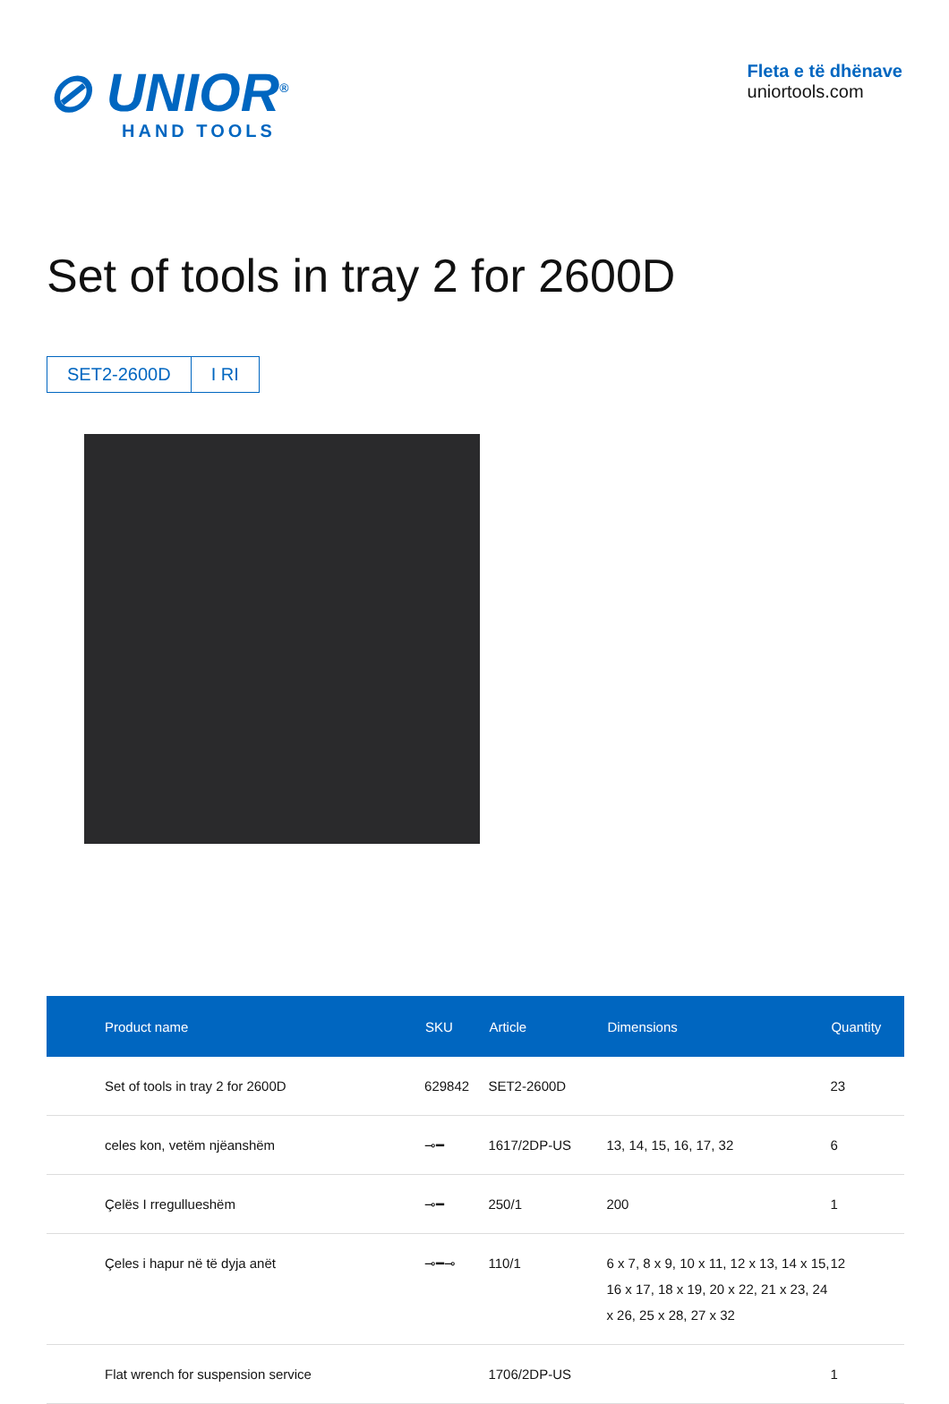⊘ UNIOR<sup>®</sup>
HAND TOOLS
Fleta e të dhënave
uniortools.com
Set of tools in tray 2 for 2600D
SET2-2600D I RI
| Product name | SKU | Article | Dimensions | Quantity |
| --- | --- | --- | --- | --- |
| Set of tools in tray 2 for 2600D | 629842 | SET2-2600D | | 23 |
| celes kon, vetëm njëanshëm | ⊸━ | 1617/2DP-US | 13, 14, 15, 16, 17, 32 | 6 |
| Çelës I rregullueshëm | ⊸━ | 250/1 | 200 | 1 |
| Çeles i hapur në të dyja anët | ⊸━⊸ | 110/1 | 6 x 7, 8 x 9, 10 x 11, 12 x 13, 14 x 15, 16 x 17, 18 x 19, 20 x 22, 21 x 23, 24 x 26, 25 x 28, 27 x 32 | 12 |
| Flat wrench for suspension service | | 1706/2DP-US | | 1 |